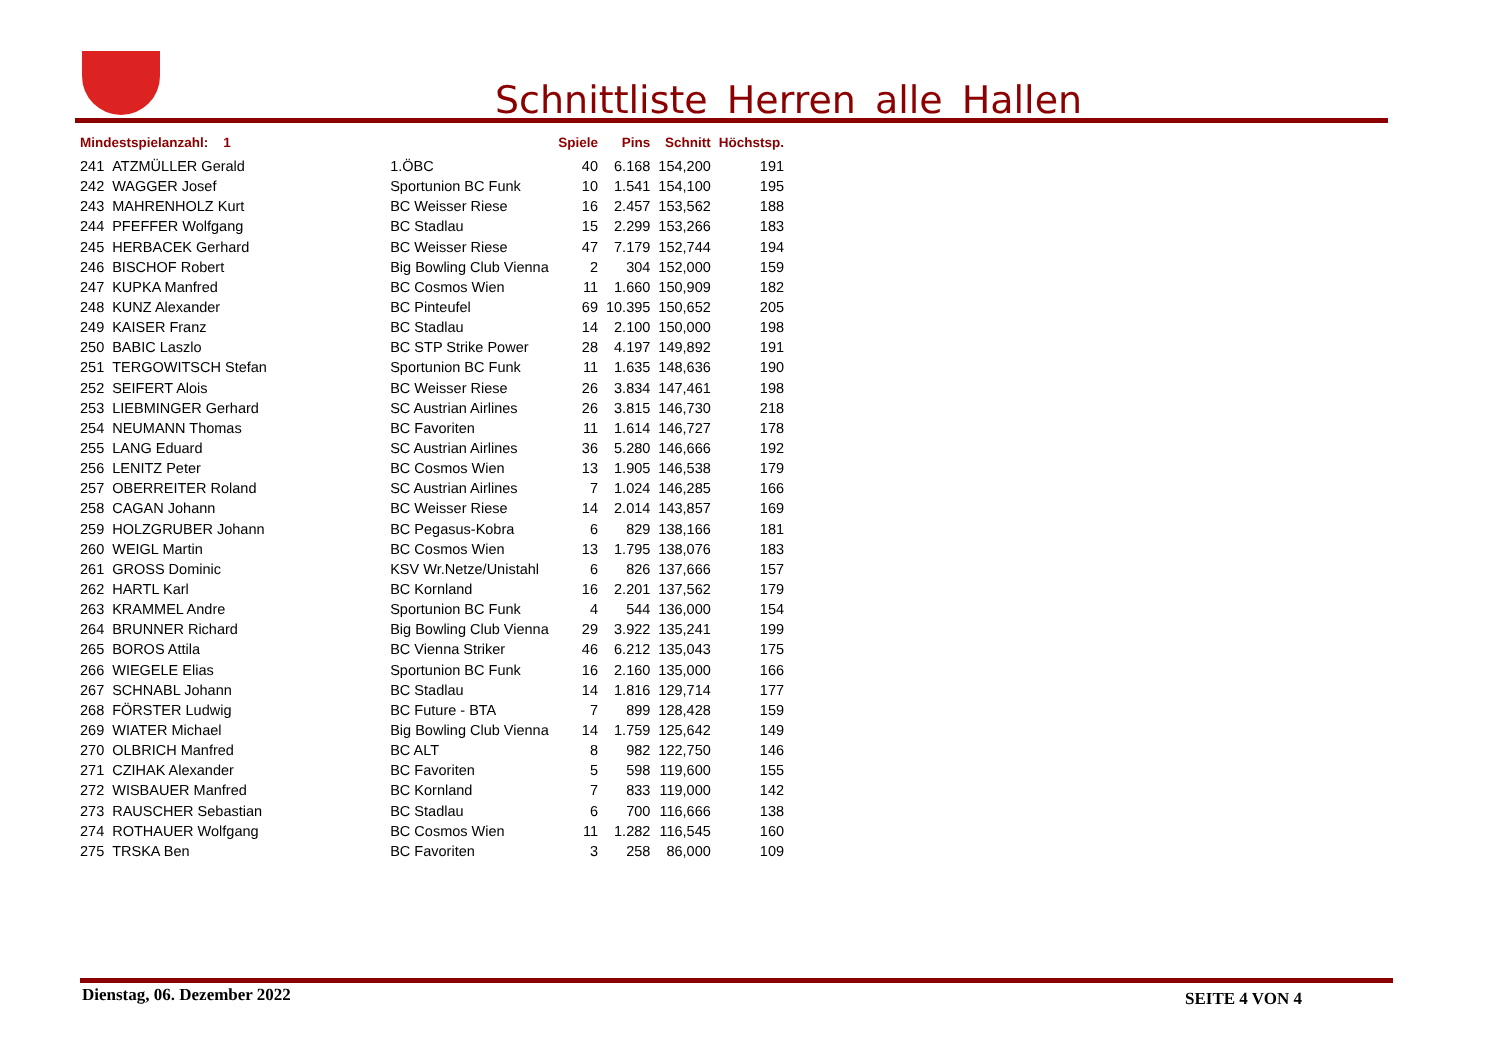Schnittliste_Herren_alle_Hallen
| Mindestspielanzahl: 1 | | | Spiele | Pins | Schnitt | Höchstsp. |
| --- | --- | --- | --- | --- | --- | --- |
| 241 | ATZMÜLLER Gerald | 1.ÖBC | 40 | 6.168 | 154,200 | 191 |
| 242 | WAGGER Josef | Sportunion BC Funk | 10 | 1.541 | 154,100 | 195 |
| 243 | MAHRENHOLZ Kurt | BC Weisser Riese | 16 | 2.457 | 153,562 | 188 |
| 244 | PFEFFER Wolfgang | BC Stadlau | 15 | 2.299 | 153,266 | 183 |
| 245 | HERBACEK Gerhard | BC Weisser Riese | 47 | 7.179 | 152,744 | 194 |
| 246 | BISCHOF Robert | Big Bowling Club Vienna | 2 | 304 | 152,000 | 159 |
| 247 | KUPKA Manfred | BC Cosmos Wien | 11 | 1.660 | 150,909 | 182 |
| 248 | KUNZ Alexander | BC Pinteufel | 69 | 10.395 | 150,652 | 205 |
| 249 | KAISER Franz | BC Stadlau | 14 | 2.100 | 150,000 | 198 |
| 250 | BABIC Laszlo | BC STP Strike Power | 28 | 4.197 | 149,892 | 191 |
| 251 | TERGOWITSCH Stefan | Sportunion BC Funk | 11 | 1.635 | 148,636 | 190 |
| 252 | SEIFERT Alois | BC Weisser Riese | 26 | 3.834 | 147,461 | 198 |
| 253 | LIEBMINGER Gerhard | SC Austrian Airlines | 26 | 3.815 | 146,730 | 218 |
| 254 | NEUMANN Thomas | BC Favoriten | 11 | 1.614 | 146,727 | 178 |
| 255 | LANG Eduard | SC Austrian Airlines | 36 | 5.280 | 146,666 | 192 |
| 256 | LENITZ Peter | BC Cosmos Wien | 13 | 1.905 | 146,538 | 179 |
| 257 | OBERREITER Roland | SC Austrian Airlines | 7 | 1.024 | 146,285 | 166 |
| 258 | CAGAN Johann | BC Weisser Riese | 14 | 2.014 | 143,857 | 169 |
| 259 | HOLZGRUBER Johann | BC Pegasus-Kobra | 6 | 829 | 138,166 | 181 |
| 260 | WEIGL Martin | BC Cosmos Wien | 13 | 1.795 | 138,076 | 183 |
| 261 | GROSS Dominic | KSV Wr.Netze/Unistahl | 6 | 826 | 137,666 | 157 |
| 262 | HARTL Karl | BC Kornland | 16 | 2.201 | 137,562 | 179 |
| 263 | KRAMMEL Andre | Sportunion BC Funk | 4 | 544 | 136,000 | 154 |
| 264 | BRUNNER Richard | Big Bowling Club Vienna | 29 | 3.922 | 135,241 | 199 |
| 265 | BOROS Attila | BC Vienna Striker | 46 | 6.212 | 135,043 | 175 |
| 266 | WIEGELE Elias | Sportunion BC Funk | 16 | 2.160 | 135,000 | 166 |
| 267 | SCHNABL Johann | BC Stadlau | 14 | 1.816 | 129,714 | 177 |
| 268 | FÖRSTER Ludwig | BC Future - BTA | 7 | 899 | 128,428 | 159 |
| 269 | WIATER Michael | Big Bowling Club Vienna | 14 | 1.759 | 125,642 | 149 |
| 270 | OLBRICH Manfred | BC ALT | 8 | 982 | 122,750 | 146 |
| 271 | CZIHAK Alexander | BC Favoriten | 5 | 598 | 119,600 | 155 |
| 272 | WISBAUER Manfred | BC Kornland | 7 | 833 | 119,000 | 142 |
| 273 | RAUSCHER Sebastian | BC Stadlau | 6 | 700 | 116,666 | 138 |
| 274 | ROTHAUER Wolfgang | BC Cosmos Wien | 11 | 1.282 | 116,545 | 160 |
| 275 | TRSKA Ben | BC Favoriten | 3 | 258 | 86,000 | 109 |
Dienstag, 06. Dezember 2022 SEITE 4 VON 4